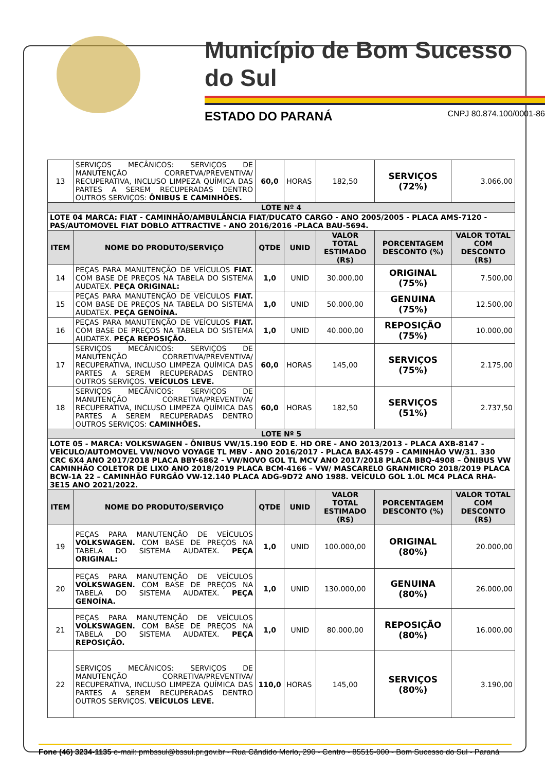Município de Bom Sucesso do Sul
ESTADO DO PARANÁ CNPJ 80.874.100/0001-86
| 13 | SERVIÇOS MECÂNICOS: SERVIÇOS DE MANUTENÇÃO CORRETVA/PREVENTIVA/ RECUPERATIVA, INCLUSO LIMPEZA QUÍMICA DAS PARTES A SEREM RECUPERADAS DENTRO OUTROS SERVIÇOS: ÔNIBUS E CAMINHÕES. | 60,0 | HORAS | 182,50 | SERVIÇOS (72%) | 3.066,00 |
| LOTE Nº 4 | | | | | | |
| LOTE 04 MARCA: FIAT - CAMINHÃO/AMBULÂNCIA FIAT/DUCATO CARGO - ANO 2005/2005 - PLACA AMS-7120 - PAS/AUTOMOVEL FIAT DOBLO ATTRACTIVE - ANO 2016/2016 -PLACA BAU-5694. | | | | | | |
| ITEM | NOME DO PRODUTO/SERVIÇO | QTDE | UNID | VALOR TOTAL ESTIMADO (R$) | PORCENTAGEM DESCONTO (%) | VALOR TOTAL COM DESCONTO (R$) |
| 14 | PEÇAS PARA MANUTENÇÃO DE VEÍCULOS FIAT. COM BASE DE PREÇOS NA TABELA DO SISTEMA AUDATEX. PEÇA ORIGINAL: | 1,0 | UNID | 30.000,00 | ORIGINAL (75%) | 7.500,00 |
| 15 | PEÇAS PARA MANUTENÇÃO DE VEÍCULOS FIAT. COM BASE DE PREÇOS NA TABELA DO SISTEMA AUDATEX. PEÇA GENOÍNA. | 1,0 | UNID | 50.000,00 | GENUINA (75%) | 12.500,00 |
| 16 | PEÇAS PARA MANUTENÇÃO DE VEÍCULOS FIAT. COM BASE DE PREÇOS NA TABELA DO SISTEMA AUDATEX. PEÇA REPOSIÇÃO. | 1,0 | UNID | 40.000,00 | REPOSIÇÃO (75%) | 10.000,00 |
| 17 | SERVIÇOS MECÂNICOS: SERVIÇOS DE MANUTENÇÃO CORRETIVA/PREVENTIVA/ RECUPERATIVA, INCLUSO LIMPEZA QUÍMICA DAS PARTES A SEREM RECUPERADAS DENTRO OUTROS SERVIÇOS. VEÍCULOS LEVE. | 60,0 | HORAS | 145,00 | SERVIÇOS (75%) | 2.175,00 |
| 18 | SERVIÇOS MECÂNICOS: SERVIÇOS DE MANUTENÇÃO CORRETIVA/PREVENTIVA/ RECUPERATIVA, INCLUSO LIMPEZA QUÍMICA DAS PARTES A SEREM RECUPERADAS DENTRO OUTROS SERVIÇOS: CAMINHÕES. | 60,0 | HORAS | 182,50 | SERVIÇOS (51%) | 2.737,50 |
| LOTE Nº 5 | | | | | | |
| LOTE 05 - MARCA: VOLKSWAGEN - ÔNIBUS VW/15.190 EOD E. HD ORE - ANO 2013/2013 - PLACA AXB-8147 - VEÍCULO/AUTOMOVEL VW/NOVO VOYAGE TL MBV - ANO 2016/2017 - PLACA BAX-4579 - CAMINHÃO VW/31. 330 CRC 6X4 ANO 2017/2018 PLACA BBY-6862 - VW/NOVO GOL TL MCV ANO 2017/2018 PLACA BBQ-4908 – ÔNIBUS VW CAMINHÃO COLETOR DE LIXO ANO 2018/2019 PLACA BCM-4166 – VW/ MASCARELO GRANMICRO 2018/2019 PLACA BCW-1A 22 – CAMINHÃO FURGÃO VW-12.140 PLACA ADG-9D72 ANO 1988. VEÍCULO GOL 1.0L MC4 PLACA RHA-3E15 ANO 2021/2022. | | | | | | |
| ITEM | NOME DO PRODUTO/SERVIÇO | QTDE | UNID | VALOR TOTAL ESTIMADO (R$) | PORCENTAGEM DESCONTO (%) | VALOR TOTAL COM DESCONTO (R$) |
| 19 | PEÇAS PARA MANUTENÇÃO DE VEÍCULOS VOLKSWAGEN. COM BASE DE PREÇOS NA TABELA DO SISTEMA AUDATEX. PEÇA ORIGINAL: | 1,0 | UNID | 100.000,00 | ORIGINAL (80%) | 20.000,00 |
| 20 | PEÇAS PARA MANUTENÇÃO DE VEÍCULOS VOLKSWAGEN. COM BASE DE PREÇOS NA TABELA DO SISTEMA AUDATEX. PEÇA GENOÍNA. | 1,0 | UNID | 130.000,00 | GENUINA (80%) | 26.000,00 |
| 21 | PEÇAS PARA MANUTENÇÃO DE VEÍCULOS VOLKSWAGEN. COM BASE DE PREÇOS NA TABELA DO SISTEMA AUDATEX. PEÇA REPOSIÇÃO. | 1,0 | UNID | 80.000,00 | REPOSIÇÃO (80%) | 16.000,00 |
| 22 | SERVIÇOS MECÂNICOS: SERVIÇOS DE MANUTENÇÃO CORRETIVA/PREVENTIVA/ RECUPERATIVA, INCLUSO LIMPEZA QUÍMICA DAS PARTES A SEREM RECUPERADAS DENTRO OUTROS SERVIÇOS. VEÍCULOS LEVE. | 110,0 | HORAS | 145,00 | SERVIÇOS (80%) | 3.190,00 |
Fone (46) 3234-1135 e-mail: pmbssul@bssul.pr.gov.br - Rua Cândido Merlo, 290 - Centro - 85515-000 - Bom Sucesso do Sul - Paraná